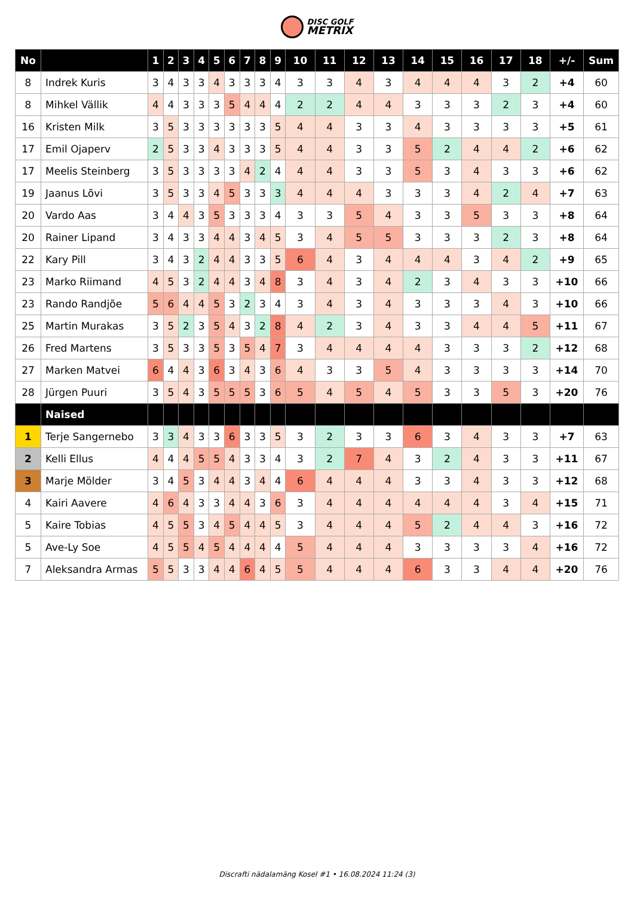DISC GOLF
METRIX
| No | | 1 | 2 | 3 | 4 | 5 | 6 | 7 | 8 | 9 | 10 | 11 | 12 | 13 | 14 | 15 | 16 | 17 | 18 | +/- | Sum |
| --- | --- | --- | --- | --- | --- | --- | --- | --- | --- | --- | --- | --- | --- | --- | --- | --- | --- | --- | --- | --- | --- |
| 8 | Indrek Kuris | 3 | 4 | 3 | 3 | 4 | 3 | 3 | 3 | 4 | 3 | 3 | 4 | 3 | 4 | 4 | 4 | 3 | 2 | +4 | 60 |
| 8 | Mihkel Vällik | 4 | 4 | 3 | 3 | 3 | 5 | 4 | 4 | 4 | 2 | 2 | 4 | 4 | 3 | 3 | 3 | 2 | 3 | +4 | 60 |
| 16 | Kristen Milk | 3 | 5 | 3 | 3 | 3 | 3 | 3 | 3 | 5 | 4 | 4 | 3 | 3 | 4 | 3 | 3 | 3 | 3 | +5 | 61 |
| 17 | Emil Ojaperv | 2 | 5 | 3 | 3 | 4 | 3 | 3 | 3 | 5 | 4 | 4 | 3 | 3 | 5 | 2 | 4 | 4 | 2 | +6 | 62 |
| 17 | Meelis Steinberg | 3 | 5 | 3 | 3 | 3 | 3 | 4 | 2 | 4 | 4 | 4 | 3 | 3 | 5 | 3 | 4 | 3 | 3 | +6 | 62 |
| 19 | Jaanus Lõvi | 3 | 5 | 3 | 3 | 4 | 5 | 3 | 3 | 3 | 4 | 4 | 4 | 3 | 3 | 3 | 4 | 2 | 4 | +7 | 63 |
| 20 | Vardo Aas | 3 | 4 | 4 | 3 | 5 | 3 | 3 | 3 | 4 | 3 | 3 | 5 | 4 | 3 | 3 | 5 | 3 | 3 | +8 | 64 |
| 20 | Rainer Lipand | 3 | 4 | 3 | 3 | 4 | 4 | 3 | 4 | 5 | 3 | 4 | 5 | 5 | 3 | 3 | 3 | 2 | 3 | +8 | 64 |
| 22 | Kary Pill | 3 | 4 | 3 | 2 | 4 | 4 | 3 | 3 | 5 | 6 | 4 | 3 | 4 | 4 | 4 | 3 | 4 | 2 | +9 | 65 |
| 23 | Marko Riimand | 4 | 5 | 3 | 2 | 4 | 4 | 3 | 4 | 8 | 3 | 4 | 3 | 4 | 2 | 3 | 4 | 3 | 3 | +10 | 66 |
| 23 | Rando Randjõe | 5 | 6 | 4 | 4 | 5 | 3 | 2 | 3 | 4 | 3 | 4 | 3 | 4 | 3 | 3 | 3 | 4 | 3 | +10 | 66 |
| 25 | Martin Murakas | 3 | 5 | 2 | 3 | 5 | 4 | 3 | 2 | 8 | 4 | 2 | 3 | 4 | 3 | 3 | 4 | 4 | 5 | +11 | 67 |
| 26 | Fred Martens | 3 | 5 | 3 | 3 | 5 | 3 | 5 | 4 | 7 | 3 | 4 | 4 | 4 | 4 | 3 | 3 | 3 | 2 | +12 | 68 |
| 27 | Marken Matvei | 6 | 4 | 4 | 3 | 6 | 3 | 4 | 3 | 6 | 4 | 3 | 3 | 5 | 4 | 3 | 3 | 3 | 3 | +14 | 70 |
| 28 | Jürgen Puuri | 3 | 5 | 4 | 3 | 5 | 5 | 5 | 3 | 6 | 5 | 4 | 5 | 4 | 5 | 3 | 3 | 5 | 3 | +20 | 76 |
| | Naised | | | | | | | | | | | | | | | | | | | | |
| 1 | Terje Sangernebo | 3 | 3 | 4 | 3 | 3 | 6 | 3 | 3 | 5 | 3 | 2 | 3 | 3 | 6 | 3 | 4 | 3 | 3 | +7 | 63 |
| 2 | Kelli Ellus | 4 | 4 | 4 | 5 | 5 | 4 | 3 | 3 | 4 | 3 | 2 | 7 | 4 | 3 | 2 | 4 | 3 | 3 | +11 | 67 |
| 3 | Marje Mölder | 3 | 4 | 5 | 3 | 4 | 4 | 3 | 4 | 4 | 6 | 4 | 4 | 4 | 3 | 3 | 4 | 3 | 3 | +12 | 68 |
| 4 | Kairi Aavere | 4 | 6 | 4 | 3 | 3 | 4 | 4 | 3 | 6 | 3 | 4 | 4 | 4 | 4 | 4 | 4 | 3 | 4 | +15 | 71 |
| 5 | Kaire Tobias | 4 | 5 | 5 | 3 | 4 | 5 | 4 | 4 | 5 | 3 | 4 | 4 | 4 | 5 | 2 | 4 | 4 | 3 | +16 | 72 |
| 5 | Ave-Ly Soe | 4 | 5 | 5 | 4 | 5 | 4 | 4 | 4 | 4 | 5 | 4 | 4 | 4 | 3 | 3 | 3 | 3 | 4 | +16 | 72 |
| 7 | Aleksandra Armas | 5 | 5 | 3 | 3 | 4 | 4 | 6 | 4 | 5 | 5 | 4 | 4 | 4 | 6 | 3 | 3 | 4 | 4 | +20 | 76 |
Discrafti nädalamäng Kosel #1 • 16.08.2024 11:24 (3)